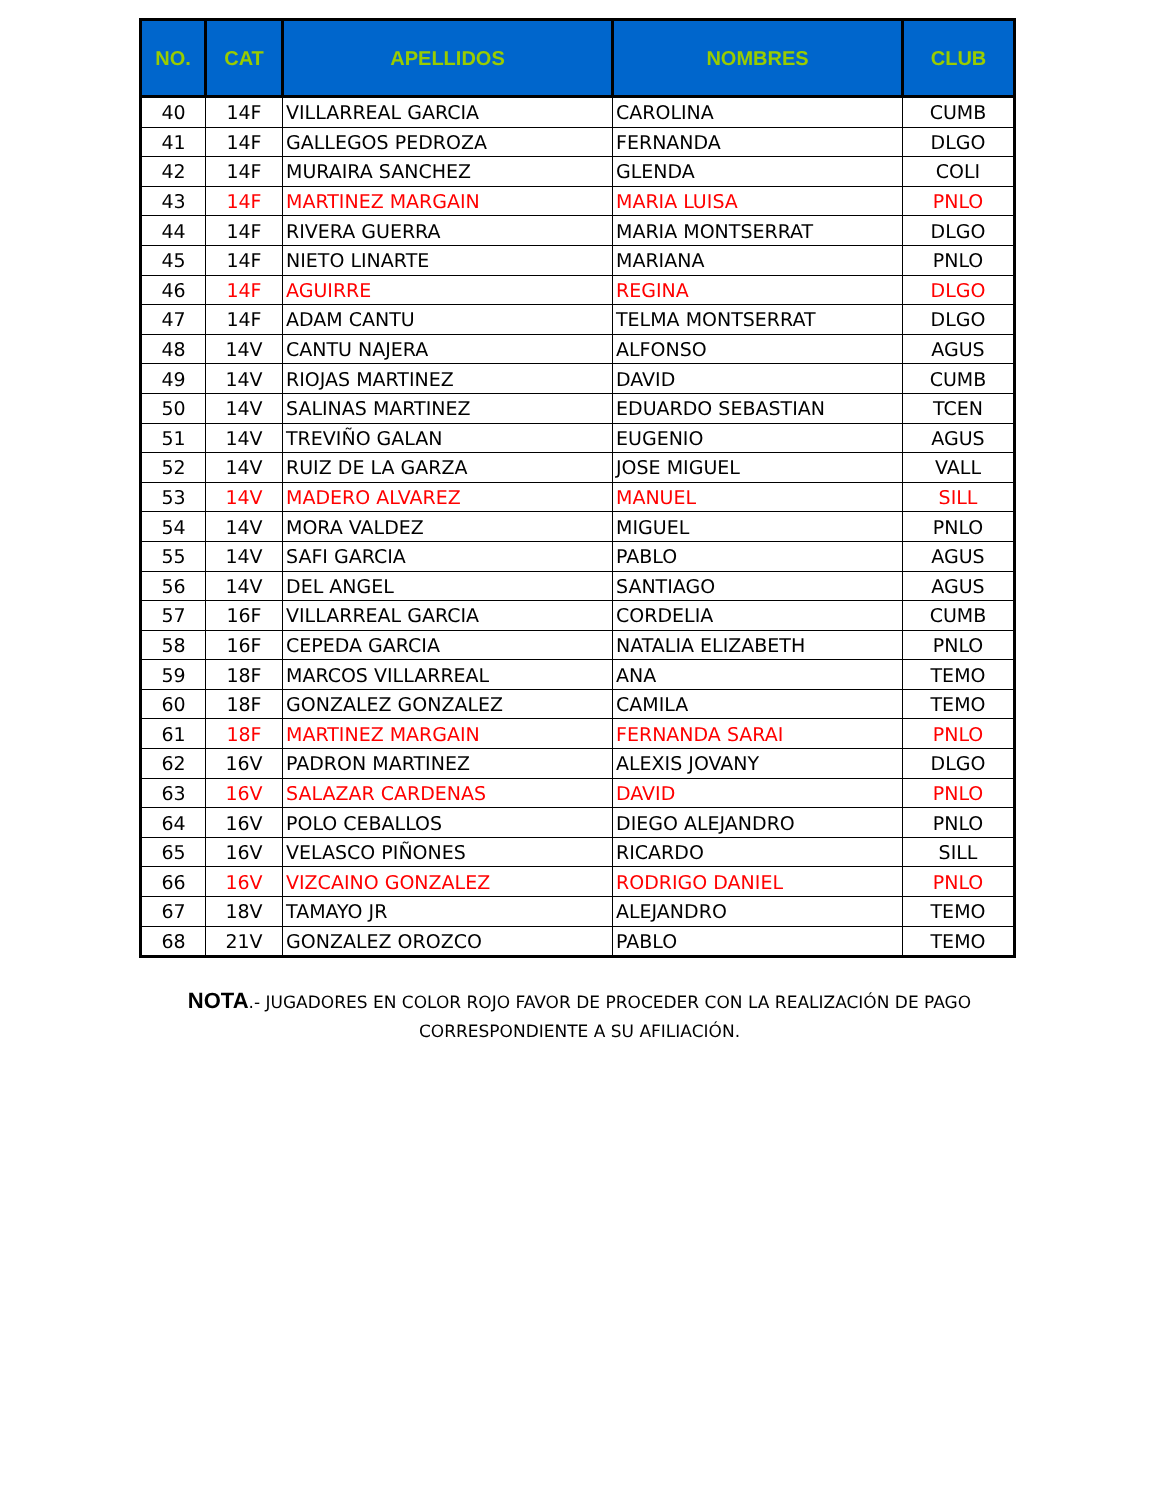| NO. | CAT | APELLIDOS | NOMBRES | CLUB |
| --- | --- | --- | --- | --- |
| 40 | 14F | VILLARREAL GARCIA | CAROLINA | CUMB |
| 41 | 14F | GALLEGOS PEDROZA | FERNANDA | DLGO |
| 42 | 14F | MURAIRA SANCHEZ | GLENDA | COLI |
| 43 | 14F | MARTINEZ MARGAIN | MARIA LUISA | PNLO |
| 44 | 14F | RIVERA GUERRA | MARIA MONTSERRAT | DLGO |
| 45 | 14F | NIETO LINARTE | MARIANA | PNLO |
| 46 | 14F | AGUIRRE | REGINA | DLGO |
| 47 | 14F | ADAM CANTU | TELMA MONTSERRAT | DLGO |
| 48 | 14V | CANTU NAJERA | ALFONSO | AGUS |
| 49 | 14V | RIOJAS MARTINEZ | DAVID | CUMB |
| 50 | 14V | SALINAS MARTINEZ | EDUARDO SEBASTIAN | TCEN |
| 51 | 14V | TREVIÑO GALAN | EUGENIO | AGUS |
| 52 | 14V | RUIZ DE LA GARZA | JOSE MIGUEL | VALL |
| 53 | 14V | MADERO ALVAREZ | MANUEL | SILL |
| 54 | 14V | MORA VALDEZ | MIGUEL | PNLO |
| 55 | 14V | SAFI GARCIA | PABLO | AGUS |
| 56 | 14V | DEL ANGEL | SANTIAGO | AGUS |
| 57 | 16F | VILLARREAL GARCIA | CORDELIA | CUMB |
| 58 | 16F | CEPEDA GARCIA | NATALIA ELIZABETH | PNLO |
| 59 | 18F | MARCOS VILLARREAL | ANA | TEMO |
| 60 | 18F | GONZALEZ GONZALEZ | CAMILA | TEMO |
| 61 | 18F | MARTINEZ MARGAIN | FERNANDA SARAI | PNLO |
| 62 | 16V | PADRON MARTINEZ | ALEXIS JOVANY | DLGO |
| 63 | 16V | SALAZAR CARDENAS | DAVID | PNLO |
| 64 | 16V | POLO CEBALLOS | DIEGO ALEJANDRO | PNLO |
| 65 | 16V | VELASCO PIÑONES | RICARDO | SILL |
| 66 | 16V | VIZCAINO GONZALEZ | RODRIGO DANIEL | PNLO |
| 67 | 18V | TAMAYO JR | ALEJANDRO | TEMO |
| 68 | 21V | GONZALEZ OROZCO | PABLO | TEMO |
NOTA.- JUGADORES EN COLOR ROJO FAVOR DE PROCEDER CON LA REALIZACIÓN DE PAGO
CORRESPONDIENTE A SU AFILIACIÓN.